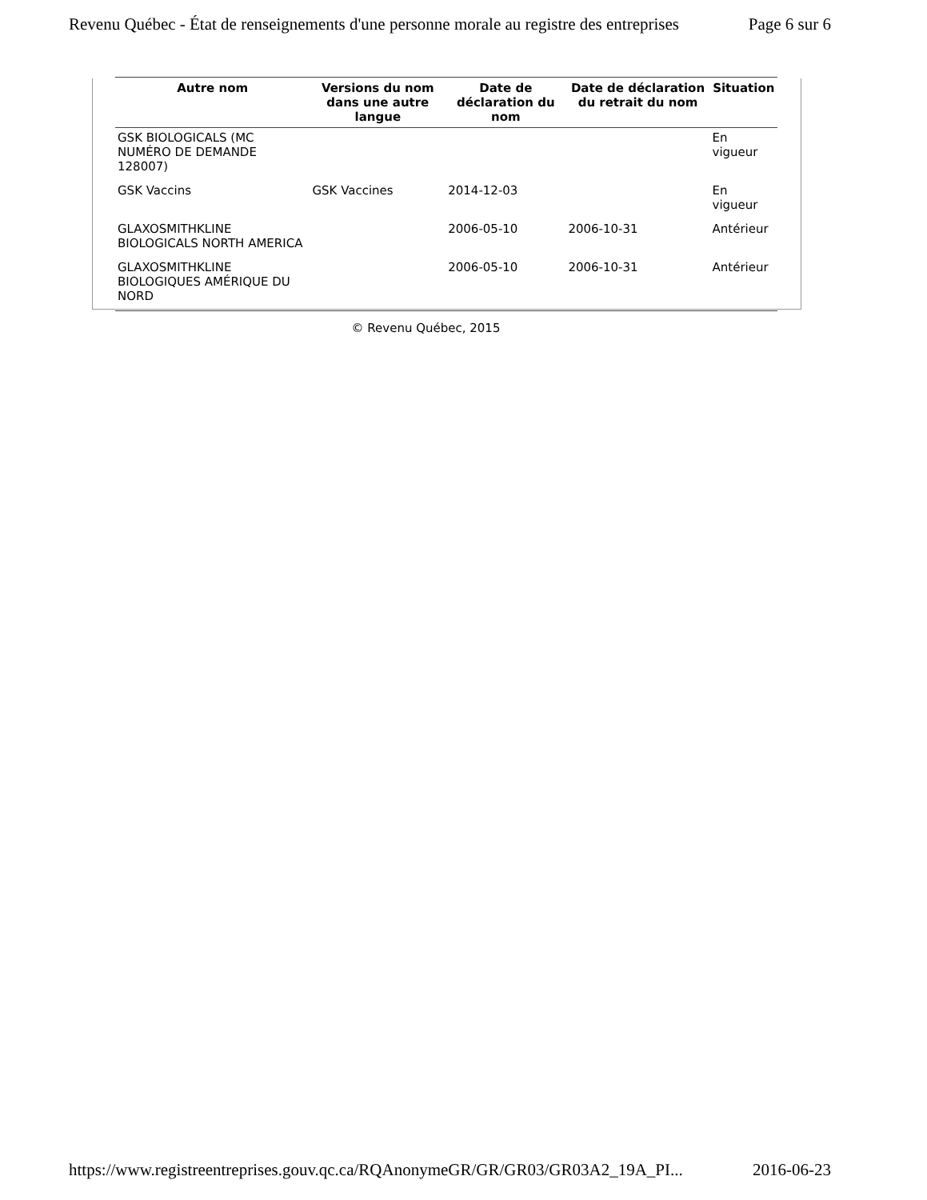Revenu Québec - État de renseignements d'une personne morale au registre des entreprises Page 6 sur 6
| Autre nom | Versions du nom dans une autre langue | Date de déclaration du nom | Date de déclaration du retrait du nom | Situation |
| --- | --- | --- | --- | --- |
| GSK BIOLOGICALS (MC NUMÉRO DE DEMANDE 128007) | | | | En vigueur |
| GSK Vaccins | GSK Vaccines | 2014-12-03 | | En vigueur |
| GLAXOSMITHKLINE BIOLOGICALS NORTH AMERICA | | 2006-05-10 | 2006-10-31 | Antérieur |
| GLAXOSMITHKLINE BIOLOGIQUES AMÉRIQUE DU NORD | | 2006-05-10 | 2006-10-31 | Antérieur |
© Revenu Québec, 2015
https://www.registreentreprises.gouv.qc.ca/RQAnonymeGR/GR/GR03/GR03A2_19A_PI... 2016-06-23